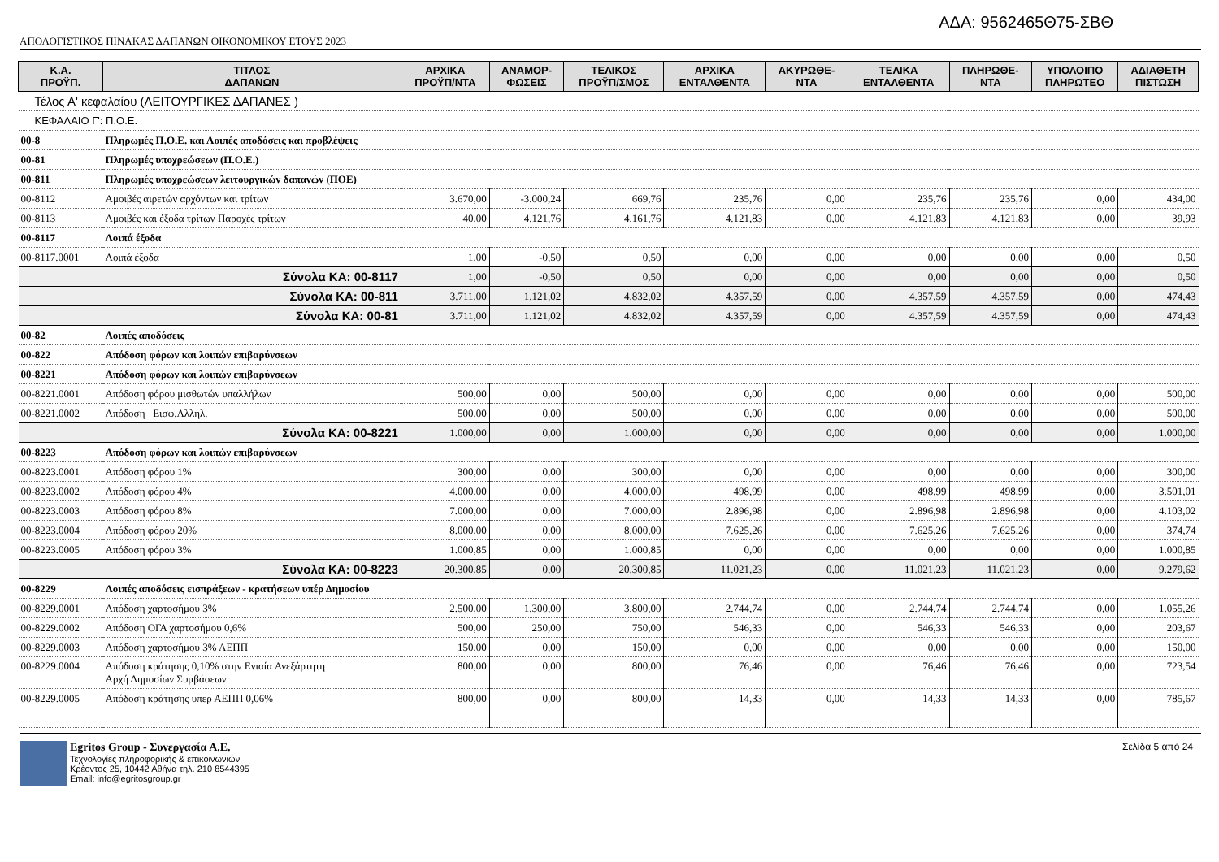ΑΔΑ: 9562465Θ75-ΣΒΘ
ΑΠΟΛΟΓΙΣΤΙΚΟΣ ΠΙΝΑΚΑΣ ΔΑΠΑΝΩΝ ΟΙΚΟΝΟΜΙΚΟΥ ΕΤΟΥΣ 2023
| Κ.Α. ΠΡΟΫΠ. | ΤΙΤΛΟΣ ΔΑΠΑΝΩΝ | ΑΡΧΙΚΑ ΠΡΟΫΠ/ΝΤΑ | ΑΝΑΜΟΡ- ΦΩΣΕΙΣ | ΤΕΛΙΚΟΣ ΠΡΟΫΠ/ΣΜΟΣ | ΑΡΧΙΚΑ ΕΝΤΑΛΘΕΝΤΑ | ΑΚΥΡΩΘΕ- ΝΤΑ | ΤΕΛΙΚΑ ΕΝΤΑΛΘΕΝΤΑ | ΠΛΗΡΩΘΕ- ΝΤΑ | ΥΠΟΛΟΙΠΟ ΠΛΗΡΩΤΕΟ | ΑΔΙΑΘΕΤΗ ΠΙΣΤΩΣΗ |
| --- | --- | --- | --- | --- | --- | --- | --- | --- | --- | --- |
| Τέλος Α' κεφαλαίου (ΛΕΙΤΟΥΡΓΙΚΕΣ ΔΑΠΑΝΕΣ ) | | | | | | | | | | |
| ΚΕΦΑΛΑΙΟ Γ': Π.Ο.Ε. | | | | | | | | | | |
| 00-8 | Πληρωμές Π.Ο.Ε. και Λοιπές αποδόσεις και προβλέψεις | | | | | | | | | |
| 00-81 | Πληρωμές υποχρεώσεων (Π.Ο.Ε.) | | | | | | | | | |
| 00-811 | Πληρωμές υποχρεώσεων λειτουργικών δαπανών (ΠΟΕ) | | | | | | | | | |
| 00-8112 | Αμοιβές αιρετών αρχόντων και τρίτων | 3.670,00 | -3.000,24 | 669,76 | 235,76 | 0,00 | 235,76 | 235,76 | 0,00 | 434,00 |
| 00-8113 | Αμοιβές και έξοδα τρίτων Παροχές τρίτων | 40,00 | 4.121,76 | 4.161,76 | 4.121,83 | 0,00 | 4.121,83 | 4.121,83 | 0,00 | 39,93 |
| 00-8117 | Λοιπά έξοδα | | | | | | | | | |
| 00-8117.0001 | Λοιπά έξοδα | 1,00 | -0,50 | 0,50 | 0,00 | 0,00 | 0,00 | 0,00 | 0,00 | 0,50 |
| Σύνολα ΚΑ: 00-8117 | | 1,00 | -0,50 | 0,50 | 0,00 | 0,00 | 0,00 | 0,00 | 0,00 | 0,50 |
| Σύνολα ΚΑ: 00-811 | | 3.711,00 | 1.121,02 | 4.832,02 | 4.357,59 | 0,00 | 4.357,59 | 4.357,59 | 0,00 | 474,43 |
| Σύνολα ΚΑ: 00-81 | | 3.711,00 | 1.121,02 | 4.832,02 | 4.357,59 | 0,00 | 4.357,59 | 4.357,59 | 0,00 | 474,43 |
| 00-82 | Λοιπές αποδόσεις | | | | | | | | | |
| 00-822 | Απόδοση φόρων και λοιπών επιβαρύνσεων | | | | | | | | | |
| 00-8221 | Απόδοση φόρων και λοιπών επιβαρύνσεων | | | | | | | | | |
| 00-8221.0001 | Απόδοση φόρου μισθωτών υπαλλήλων | 500,00 | 0,00 | 500,00 | 0,00 | 0,00 | 0,00 | 0,00 | 0,00 | 500,00 |
| 00-8221.0002 | Απόδοση Εισφ.Αλληλ. | 500,00 | 0,00 | 500,00 | 0,00 | 0,00 | 0,00 | 0,00 | 0,00 | 500,00 |
| Σύνολα ΚΑ: 00-8221 | | 1.000,00 | 0,00 | 1.000,00 | 0,00 | 0,00 | 0,00 | 0,00 | 0,00 | 1.000,00 |
| 00-8223 | Απόδοση φόρων και λοιπών επιβαρύνσεων | | | | | | | | | |
| 00-8223.0001 | Απόδοση φόρου 1% | 300,00 | 0,00 | 300,00 | 0,00 | 0,00 | 0,00 | 0,00 | 0,00 | 300,00 |
| 00-8223.0002 | Απόδοση φόρου 4% | 4.000,00 | 0,00 | 4.000,00 | 498,99 | 0,00 | 498,99 | 498,99 | 0,00 | 3.501,01 |
| 00-8223.0003 | Απόδοση φόρου 8% | 7.000,00 | 0,00 | 7.000,00 | 2.896,98 | 0,00 | 2.896,98 | 2.896,98 | 0,00 | 4.103,02 |
| 00-8223.0004 | Απόδοση φόρου 20% | 8.000,00 | 0,00 | 8.000,00 | 7.625,26 | 0,00 | 7.625,26 | 7.625,26 | 0,00 | 374,74 |
| 00-8223.0005 | Απόδοση φόρου 3% | 1.000,85 | 0,00 | 1.000,85 | 0,00 | 0,00 | 0,00 | 0,00 | 0,00 | 1.000,85 |
| Σύνολα ΚΑ: 00-8223 | | 20.300,85 | 0,00 | 20.300,85 | 11.021,23 | 0,00 | 11.021,23 | 11.021,23 | 0,00 | 9.279,62 |
| 00-8229 | Λοιπές αποδόσεις εισπράξεων - κρατήσεων υπέρ Δημοσίου | | | | | | | | | |
| 00-8229.0001 | Απόδοση χαρτοσήμου 3% | 2.500,00 | 1.300,00 | 3.800,00 | 2.744,74 | 0,00 | 2.744,74 | 2.744,74 | 0,00 | 1.055,26 |
| 00-8229.0002 | Απόδοση ΟΓΑ χαρτοσήμου 0,6% | 500,00 | 250,00 | 750,00 | 546,33 | 0,00 | 546,33 | 546,33 | 0,00 | 203,67 |
| 00-8229.0003 | Απόδοση χαρτοσήμου 3% ΑΕΠΠ | 150,00 | 0,00 | 150,00 | 0,00 | 0,00 | 0,00 | 0,00 | 0,00 | 150,00 |
| 00-8229.0004 | Απόδοση κράτησης 0,10% στην Ενιαία Ανεξάρτητη Αρχή Δημοσίων Συμβάσεων | 800,00 | 0,00 | 800,00 | 76,46 | 0,00 | 76,46 | 76,46 | 0,00 | 723,54 |
| 00-8229.0005 | Απόδοση κράτησης υπερ ΑΕΠΠ 0,06% | 800,00 | 0,00 | 800,00 | 14,33 | 0,00 | 14,33 | 14,33 | 0,00 | 785,67 |
Egritos Group - Συνεργασία Α.Ε.
Τεχνολογίες πληροφορικής & επικοινωνιών
Κρέοντος 25, 10442 Αθήνα τηλ. 210 8544395
Email: info@egritosgroup.gr
Σελίδα 5 από 24